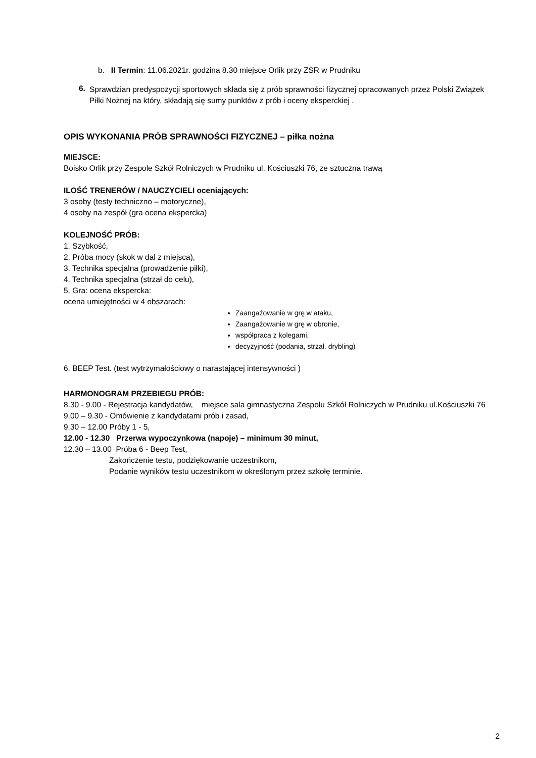b. II Termin: 11.06.2021r. godzina 8.30 miejsce Orlik przy ZSR w Prudniku
6.
Sprawdzian predyspozycji sportowych składa się z prób sprawności fizycznej opracowanych przez Polski Związek Piłki Nożnej na który, składają się sumy punktów z prób i oceny eksperckiej .
OPIS WYKONANIA PRÓB SPRAWNOŚCI FIZYCZNEJ – piłka nożna
MIEJSCE:
Boisko Orlik przy Zespole Szkół Rolniczych w Prudniku ul. Kościuszki 76, ze sztuczna trawą
ILOŚĆ TRENERÓW / NAUCZYCIELI oceniających:
3 osoby (testy techniczno – motoryczne),
4 osoby na zespół (gra ocena ekspercka)
KOLEJNOŚĆ PRÓB:
1. Szybkość,
2. Próba mocy (skok w dal z miejsca),
3. Technika specjalna (prowadzenie piłki),
4. Technika specjalna (strzał do celu),
5. Gra: ocena ekspercka:
ocena umiejętności w 4 obszarach:
Zaangażowanie w grę w ataku,
Zaangażowanie w grę w obronie,
współpraca z kolegami,
decyzyjność (podania, strzał, drybling)
6. BEEP Test. (test wytrzymałościowy o narastającej intensywności )
HARMONOGRAM PRZEBIEGU PRÓB:
8.30 - 9.00 - Rejestracja kandydatów, miejsce sala gimnastyczna Zespołu Szkół Rolniczych w Prudniku ul.Kościuszki 76
9.00 – 9.30 - Omówienie z kandydatami prób i zasad,
9.30 – 12.00 Próby 1 - 5,
12.00 - 12.30 Przerwa wypoczynkowa (napoje) – minimum 30 minut,
12.30 – 13.00 Próba 6 - Beep Test,
Zakończenie testu, podziękowanie uczestnikom,
Podanie wyników testu uczestnikom w określonym przez szkołę terminie.
2